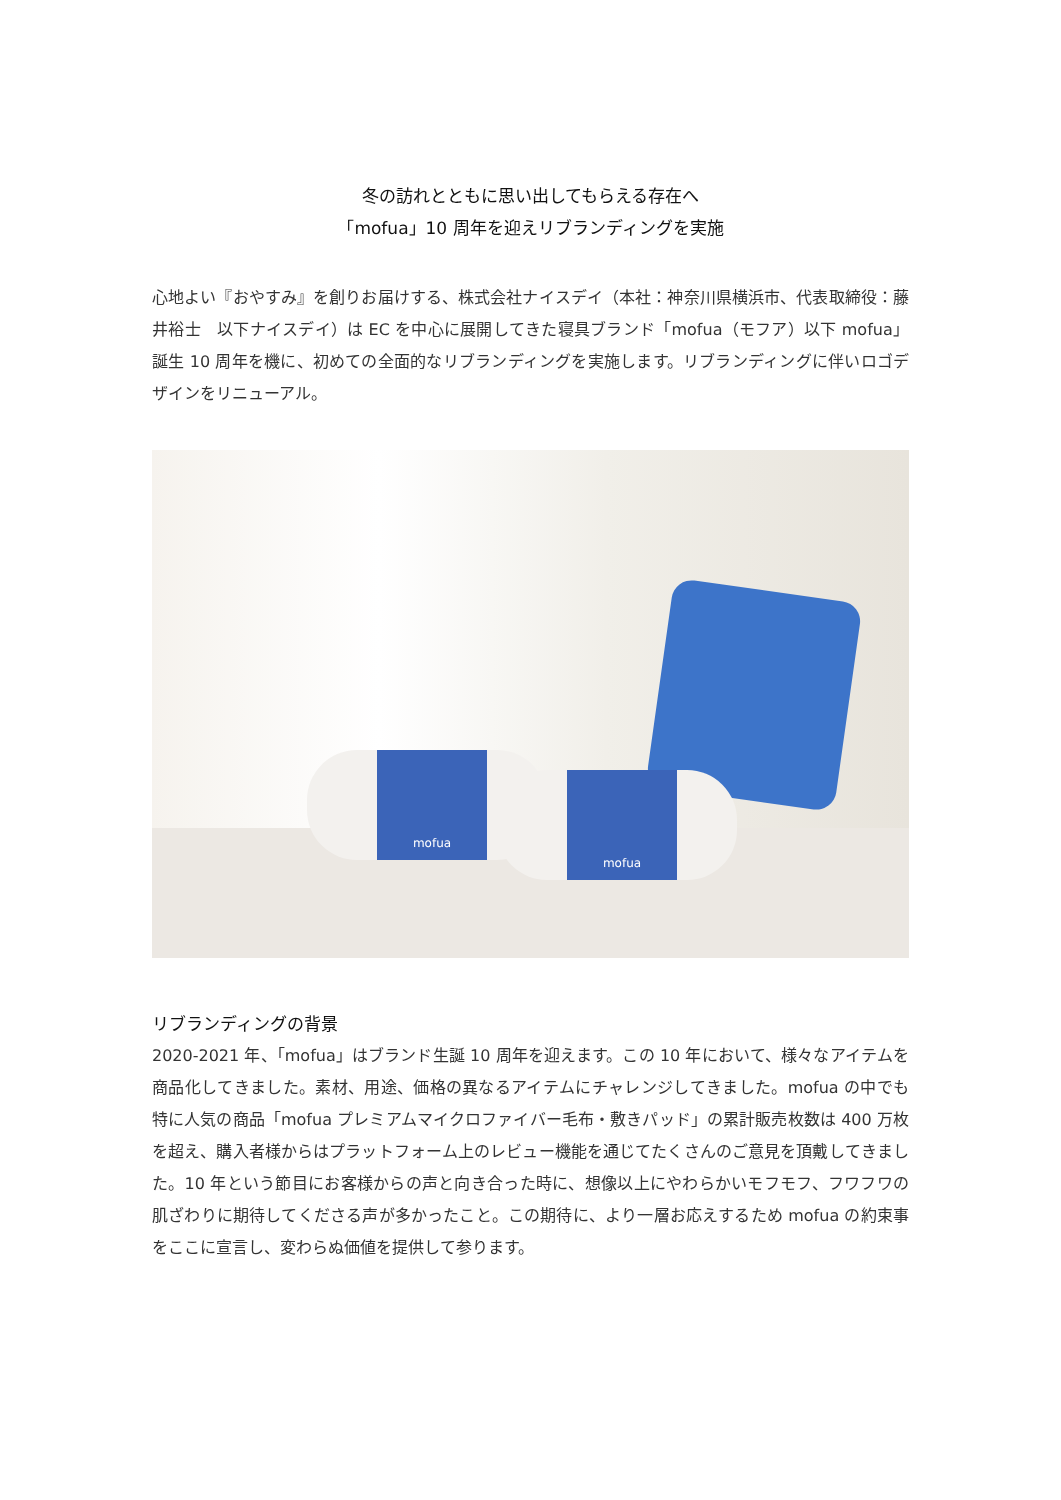冬の訪れとともに思い出してもらえる存在へ
「mofua」10 周年を迎えリブランディングを実施
心地よい『おやすみ』を創りお届けする、株式会社ナイスデイ（本社：神奈川県横浜市、代表取締役：藤井裕士　以下ナイスデイ）は EC を中心に展開してきた寝具ブランド「mofua（モフア）以下 mofua」誕生 10 周年を機に、初めての全面的なリブランディングを実施します。リブランディングに伴いロゴデザインをリニューアル。
mofua
mofua
リブランディングの背景
2020-2021 年、「mofua」はブランド生誕 10 周年を迎えます。この 10 年において、様々なアイテムを商品化してきました。素材、用途、価格の異なるアイテムにチャレンジしてきました。mofua の中でも特に人気の商品「mofua プレミアムマイクロファイバー毛布・敷きパッド」の累計販売枚数は 400 万枚を超え、購入者様からはプラットフォーム上のレビュー機能を通じてたくさんのご意見を頂戴してきました。10 年という節目にお客様からの声と向き合った時に、想像以上にやわらかいモフモフ、フワフワの肌ざわりに期待してくださる声が多かったこと。この期待に、より一層お応えするため mofua の約束事をここに宣言し、変わらぬ価値を提供して参ります。